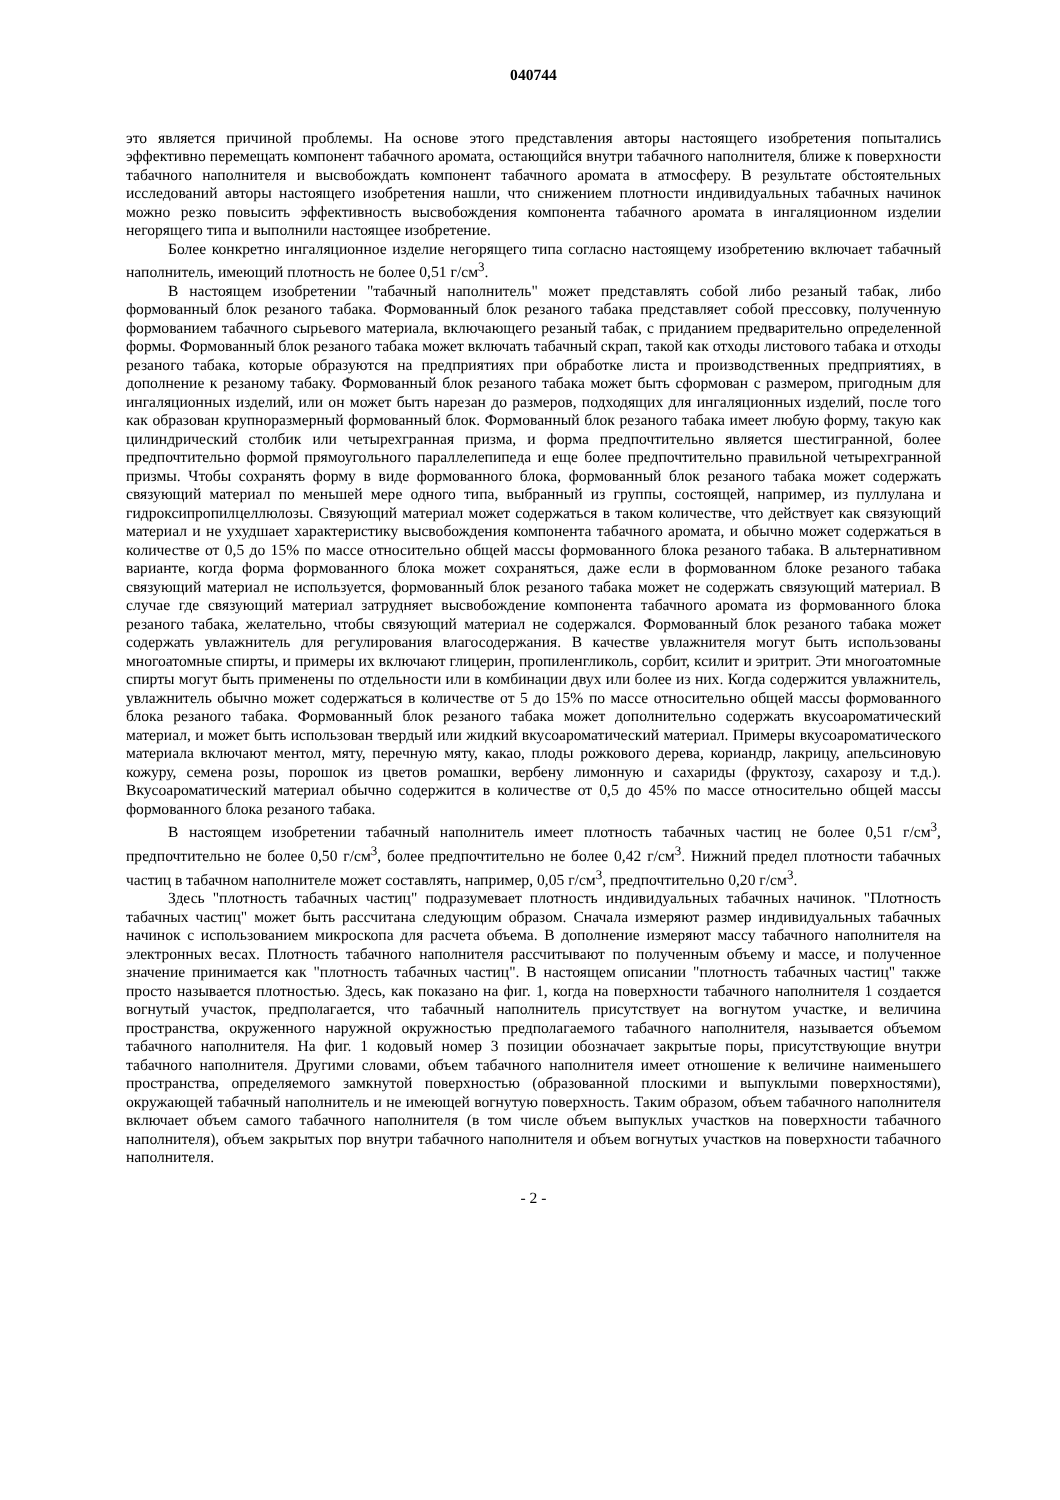040744
это является причиной проблемы. На основе этого представления авторы настоящего изобретения попытались эффективно перемещать компонент табачного аромата, остающийся внутри табачного наполнителя, ближе к поверхности табачного наполнителя и высвобождать компонент табачного аромата в атмосферу. В результате обстоятельных исследований авторы настоящего изобретения нашли, что снижением плотности индивидуальных табачных начинок можно резко повысить эффективность высвобождения компонента табачного аромата в ингаляционном изделии негорящего типа и выполнили настоящее изобретение.
Более конкретно ингаляционное изделие негорящего типа согласно настоящему изобретению включает табачный наполнитель, имеющий плотность не более 0,51 г/см<sup>3</sup>.
В настоящем изобретении "табачный наполнитель" может представлять собой либо резаный табак, либо формованный блок резаного табака. Формованный блок резаного табака представляет собой прессовку, полученную формованием табачного сырьевого материала, включающего резаный табак, с приданием предварительно определенной формы. Формованный блок резаного табака может включать табачный скрап, такой как отходы листового табака и отходы резаного табака, которые образуются на предприятиях при обработке листа и производственных предприятиях, в дополнение к резаному табаку. Формованный блок резаного табака может быть сформован с размером, пригодным для ингаляционных изделий, или он может быть нарезан до размеров, подходящих для ингаляционных изделий, после того как образован крупноразмерный формованный блок. Формованный блок резаного табака имеет любую форму, такую как цилиндрический столбик или четырехгранная призма, и форма предпочтительно является шестигранной, более предпочтительно формой прямоугольного параллелепипеда и еще более предпочтительно правильной четырехгранной призмы. Чтобы сохранять форму в виде формованного блока, формованный блок резаного табака может содержать связующий материал по меньшей мере одного типа, выбранный из группы, состоящей, например, из пуллулана и гидроксипропилцеллюлозы. Связующий материал может содержаться в таком количестве, что действует как связующий материал и не ухудшает характеристику высвобождения компонента табачного аромата, и обычно может содержаться в количестве от 0,5 до 15% по массе относительно общей массы формованного блока резаного табака. В альтернативном варианте, когда форма формованного блока может сохраняться, даже если в формованном блоке резаного табака связующий материал не используется, формованный блок резаного табака может не содержать связующий материал. В случае где связующий материал затрудняет высвобождение компонента табачного аромата из формованного блока резаного табака, желательно, чтобы связующий материал не содержался. Формованный блок резаного табака может содержать увлажнитель для регулирования влагосодержания. В качестве увлажнителя могут быть использованы многоатомные спирты, и примеры их включают глицерин, пропиленгликоль, сорбит, ксилит и эритрит. Эти многоатомные спирты могут быть применены по отдельности или в комбинации двух или более из них. Когда содержится увлажнитель, увлажнитель обычно может содержаться в количестве от 5 до 15% по массе относительно общей массы формованного блока резаного табака. Формованный блок резаного табака может дополнительно содержать вкусоароматический материал, и может быть использован твердый или жидкий вкусоароматический материал. Примеры вкусоароматического материала включают ментол, мяту, перечную мяту, какао, плоды рожкового дерева, кориандр, лакрицу, апельсиновую кожуру, семена розы, порошок из цветов ромашки, вербену лимонную и сахариды (фруктозу, сахарозу и т.д.). Вкусоароматический материал обычно содержится в количестве от 0,5 до 45% по массе относительно общей массы формованного блока резаного табака.
В настоящем изобретении табачный наполнитель имеет плотность табачных частиц не более 0,51 г/см<sup>3</sup>, предпочтительно не более 0,50 г/см<sup>3</sup>, более предпочтительно не более 0,42 г/см<sup>3</sup>. Нижний предел плотности табачных частиц в табачном наполнителе может составлять, например, 0,05 г/см<sup>3</sup>, предпочтительно 0,20 г/см<sup>3</sup>.
Здесь "плотность табачных частиц" подразумевает плотность индивидуальных табачных начинок. "Плотность табачных частиц" может быть рассчитана следующим образом. Сначала измеряют размер индивидуальных табачных начинок с использованием микроскопа для расчета объема. В дополнение измеряют массу табачного наполнителя на электронных весах. Плотность табачного наполнителя рассчитывают по полученным объему и массе, и полученное значение принимается как "плотность табачных частиц". В настоящем описании "плотность табачных частиц" также просто называется плотностью. Здесь, как показано на фиг. 1, когда на поверхности табачного наполнителя 1 создается вогнутый участок, предполагается, что табачный наполнитель присутствует на вогнутом участке, и величина пространства, окруженного наружной окружностью предполагаемого табачного наполнителя, называется объемом табачного наполнителя. На фиг. 1 кодовый номер 3 позиции обозначает закрытые поры, присутствующие внутри табачного наполнителя. Другими словами, объем табачного наполнителя имеет отношение к величине наименьшего пространства, определяемого замкнутой поверхностью (образованной плоскими и выпуклыми поверхностями), окружающей табачный наполнитель и не имеющей вогнутую поверхность. Таким образом, объем табачного наполнителя включает объем самого табачного наполнителя (в том числе объем выпуклых участков на поверхности табачного наполнителя), объем закрытых пор внутри табачного наполнителя и объем вогнутых участков на поверхности табачного наполнителя.
- 2 -